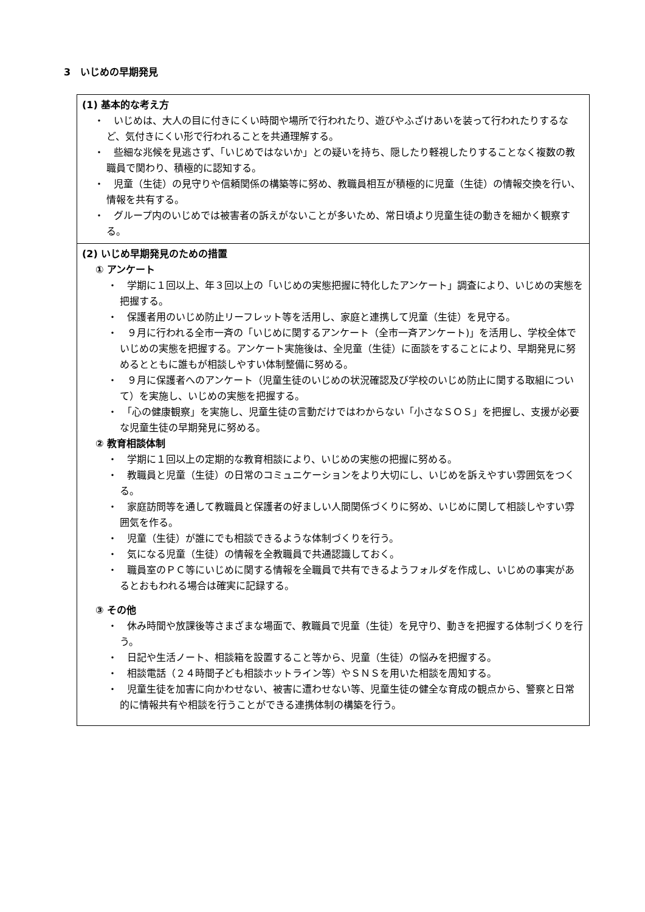3　いじめの早期発見
(1) 基本的な考え方
・　いじめは、大人の目に付きにくい時間や場所で行われたり、遊びやふざけあいを装って行われたりするなど、気付きにくい形で行われることを共通理解する。
・　些細な兆候を見逃さず、「いじめではないか」との疑いを持ち、隠したり軽視したりすることなく複数の教職員で関わり、積極的に認知する。
・　児童（生徒）の見守りや信頼関係の構築等に努め、教職員相互が積極的に児童（生徒）の情報交換を行い、情報を共有する。
・　グループ内のいじめでは被害者の訴えがないことが多いため、常日頃より児童生徒の動きを細かく観察する。
(2) いじめ早期発見のための措置
① アンケート
・　学期に１回以上、年３回以上の「いじめの実態把握に特化したアンケート」調査により、いじめの実態を把握する。
・　保護者用のいじめ防止リーフレット等を活用し、家庭と連携して児童（生徒）を見守る。
・　９月に行われる全市一斉の「いじめに関するアンケート（全市一斉アンケート)」を活用し、学校全体でいじめの実態を把握する。アンケート実施後は、全児童（生徒）に面談をすることにより、早期発見に努めるとともに誰もが相談しやすい体制整備に努める。
・　９月に保護者へのアンケート（児童生徒のいじめの状況確認及び学校のいじめ防止に関する取組について）を実施し、いじめの実態を把握する。
・　「心の健康観察」を実施し、児童生徒の言動だけではわからない「小さなＳＯＳ」を把握し、支援が必要な児童生徒の早期発見に努める。
② 教育相談体制
・　学期に１回以上の定期的な教育相談により、いじめの実態の把握に努める。
・　教職員と児童（生徒）の日常のコミュニケーションをより大切にし、いじめを訴えやすい雰囲気をつくる。
・　家庭訪問等を通して教職員と保護者の好ましい人間関係づくりに努め、いじめに関して相談しやすい雰囲気を作る。
・　児童（生徒）が誰にでも相談できるような体制づくりを行う。
・　気になる児童（生徒）の情報を全教職員で共通認識しておく。
・　職員室のＰＣ等にいじめに関する情報を全職員で共有できるようフォルダを作成し、いじめの事実があるとおもわれる場合は確実に記録する。
③ その他
・　休み時間や放課後等さまざまな場面で、教職員で児童（生徒）を見守り、動きを把握する体制づくりを行う。
・　日記や生活ノート、相談箱を設置すること等から、児童（生徒）の悩みを把握する。
・　相談電話（２４時間子ども相談ホットライン等）やＳＮＳを用いた相談を周知する。
・　児童生徒を加害に向かわせない、被害に遭わせない等、児童生徒の健全な育成の観点から、警察と日常的に情報共有や相談を行うことができる連携体制の構築を行う。